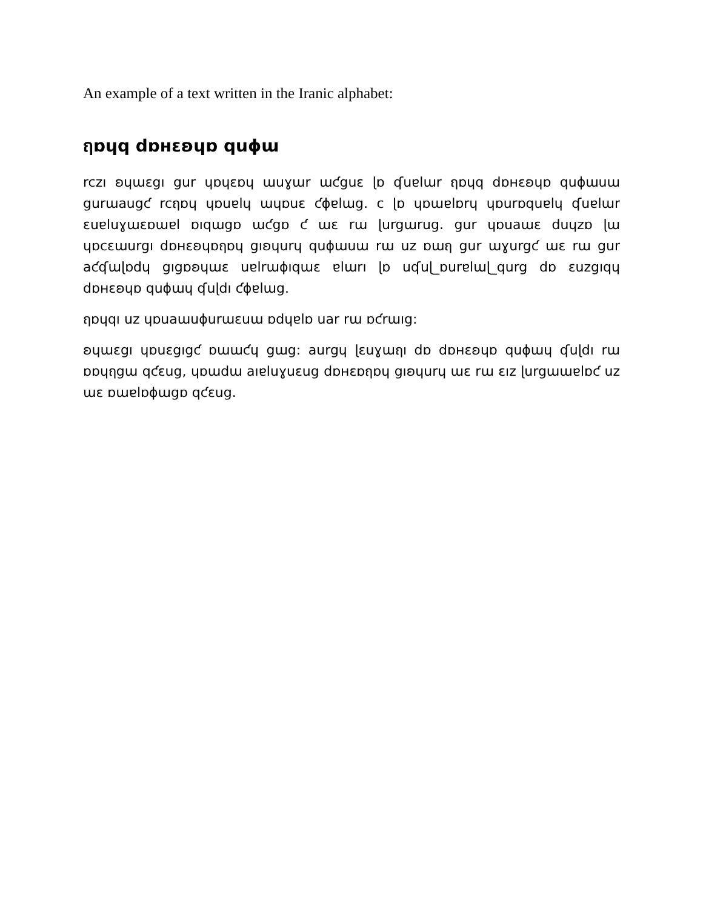An example of a text written in the Iranic alphabet:
ฤɒɥq dɒʜɛʚɥɒ quɸɯ
rczı ʚɥɯɛgı gur ɥɒɥɛɒɥ ɯuɣɯr ɯƈguɛ ɭɒ ʠuɐlɯr ฤɒɥq dɒʜɛʚɥɒ quɸɯuɯ gurɯaugƈ rcฤɒɥ ɥɒuɐlɥ ɯɥɒuɛ ƈɸɐlɯg. c ɭɒ ɥɒɯɐlɒrɥ ɥɒurɒquɐlɥ ʠuɐlɯr ɛuɐluɣɯɛɒɯɐl ɒıqɯgɒ ɯƈgɒ ƈ ɯɛ rɯ ɭurgɯrug. gur ɥɒuaɯɛ duɥzɒ ɭɯ ɥɒcɛɯurgı dɒʜɛʚɥɒฤɒɥ gıʚɥurɥ quɸɯuɯ rɯ uz ɒɯฤ gur ɯɣurgƈ ɯɛ rɯ gur aƈʠɯɭɒdɥ gıgɒʚɥɯɛ uɐlrɯɸıqɯɛ ɐlɯrı ɭɒ uʠuɭ_ɒurɐlɯɭ_qurg dɒ ɛuzgıqɥ dɒʜɛʚɥɒ quɸɯɥ ʠuɭdı ƈɸɐlɯg.
ฤɒɥqı uz ɥɒuaɯuɸurɯɛuɯ ɒdɥɐlɒ uar rɯ ɒƈrɯıg:
ʚɥɯɛgı ɥɒuɛgıgƈ ɒɯɯƈɥ gɯg: aurgɥ ɭɛuɣɯฤı dɒ dɒʜɛʚɥɒ quɸɯɥ ʠuɭdı rɯ ɒɒɥฤgɯ qƈɛug, ɥɒɯdɯ aıɐluɣuɛug dɒʜɛɒฤɒɥ gıʚɥurɥ ɯɛ rɯ ɛız ɭurgɯɯɐlɒƈ uz ɯɛ ɒɯɐlɒɸɯgɒ qƈɛug.